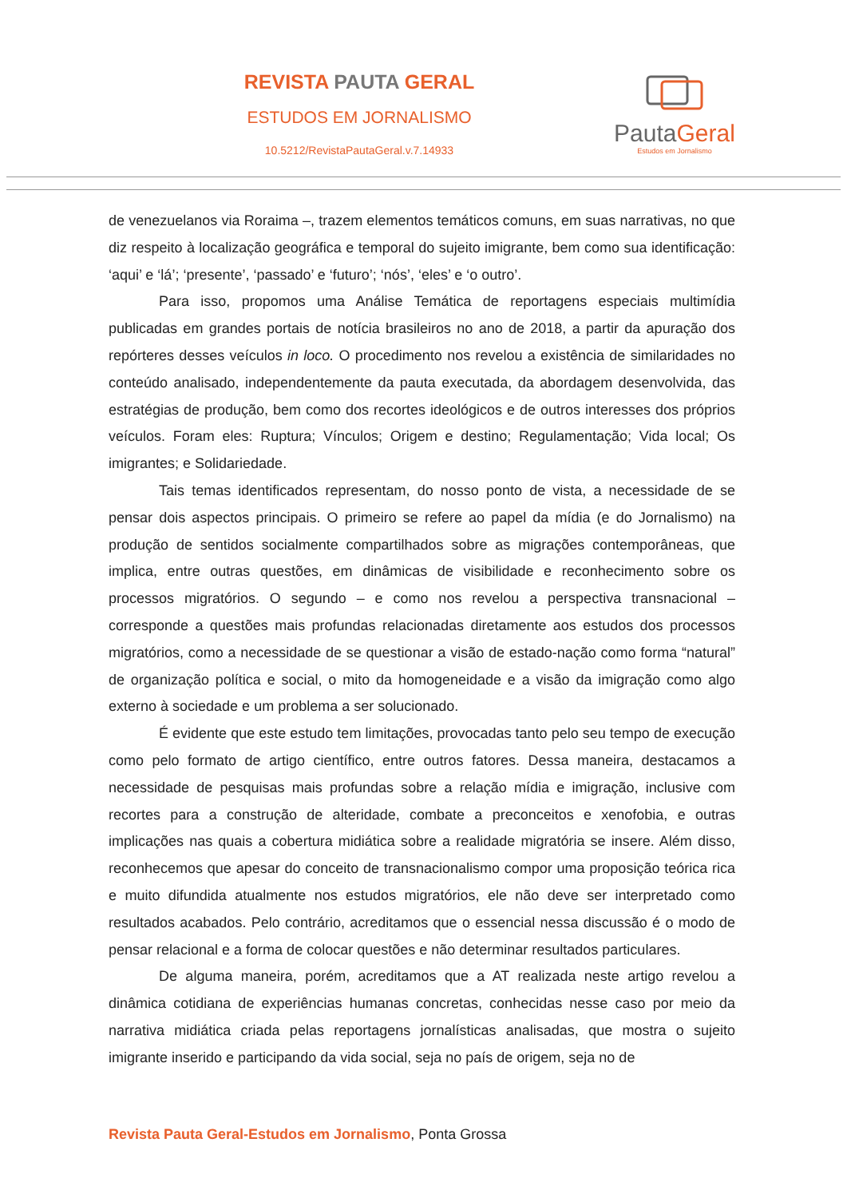REVISTA PAUTA GERAL
ESTUDOS EM JORNALISMO
10.5212/RevistaPautaGeral.v.7.14933
PautaGeral
Estudos em Jornalismo
de venezuelanos via Roraima –, trazem elementos temáticos comuns, em suas narrativas, no que diz respeito à localização geográfica e temporal do sujeito imigrante, bem como sua identificação: ‘aqui’ e ‘lá’; ‘presente’, ‘passado’ e ‘futuro’; ‘nós’, ‘eles’ e ‘o outro’.
Para isso, propomos uma Análise Temática de reportagens especiais multimídia publicadas em grandes portais de notícia brasileiros no ano de 2018, a partir da apuração dos repórteres desses veículos in loco. O procedimento nos revelou a existência de similaridades no conteúdo analisado, independentemente da pauta executada, da abordagem desenvolvida, das estratégias de produção, bem como dos recortes ideológicos e de outros interesses dos próprios veículos. Foram eles: Ruptura; Vínculos; Origem e destino; Regulamentação; Vida local; Os imigrantes; e Solidariedade.
Tais temas identificados representam, do nosso ponto de vista, a necessidade de se pensar dois aspectos principais. O primeiro se refere ao papel da mídia (e do Jornalismo) na produção de sentidos socialmente compartilhados sobre as migrações contemporâneas, que implica, entre outras questões, em dinâmicas de visibilidade e reconhecimento sobre os processos migratórios. O segundo – e como nos revelou a perspectiva transnacional – corresponde a questões mais profundas relacionadas diretamente aos estudos dos processos migratórios, como a necessidade de se questionar a visão de estado-nação como forma “natural” de organização política e social, o mito da homogeneidade e a visão da imigração como algo externo à sociedade e um problema a ser solucionado.
É evidente que este estudo tem limitações, provocadas tanto pelo seu tempo de execução como pelo formato de artigo científico, entre outros fatores. Dessa maneira, destacamos a necessidade de pesquisas mais profundas sobre a relação mídia e imigração, inclusive com recortes para a construção de alteridade, combate a preconceitos e xenofobia, e outras implicações nas quais a cobertura midiática sobre a realidade migratória se insere. Além disso, reconhecemos que apesar do conceito de transnacionalismo compor uma proposição teórica rica e muito difundida atualmente nos estudos migratórios, ele não deve ser interpretado como resultados acabados. Pelo contrário, acreditamos que o essencial nessa discussão é o modo de pensar relacional e a forma de colocar questões e não determinar resultados particulares.
De alguma maneira, porém, acreditamos que a AT realizada neste artigo revelou a dinâmica cotidiana de experiências humanas concretas, conhecidas nesse caso por meio da narrativa midiática criada pelas reportagens jornalísticas analisadas, que mostra o sujeito imigrante inserido e participando da vida social, seja no país de origem, seja no de
Revista Pauta Geral-Estudos em Jornalismo, Ponta Grossa